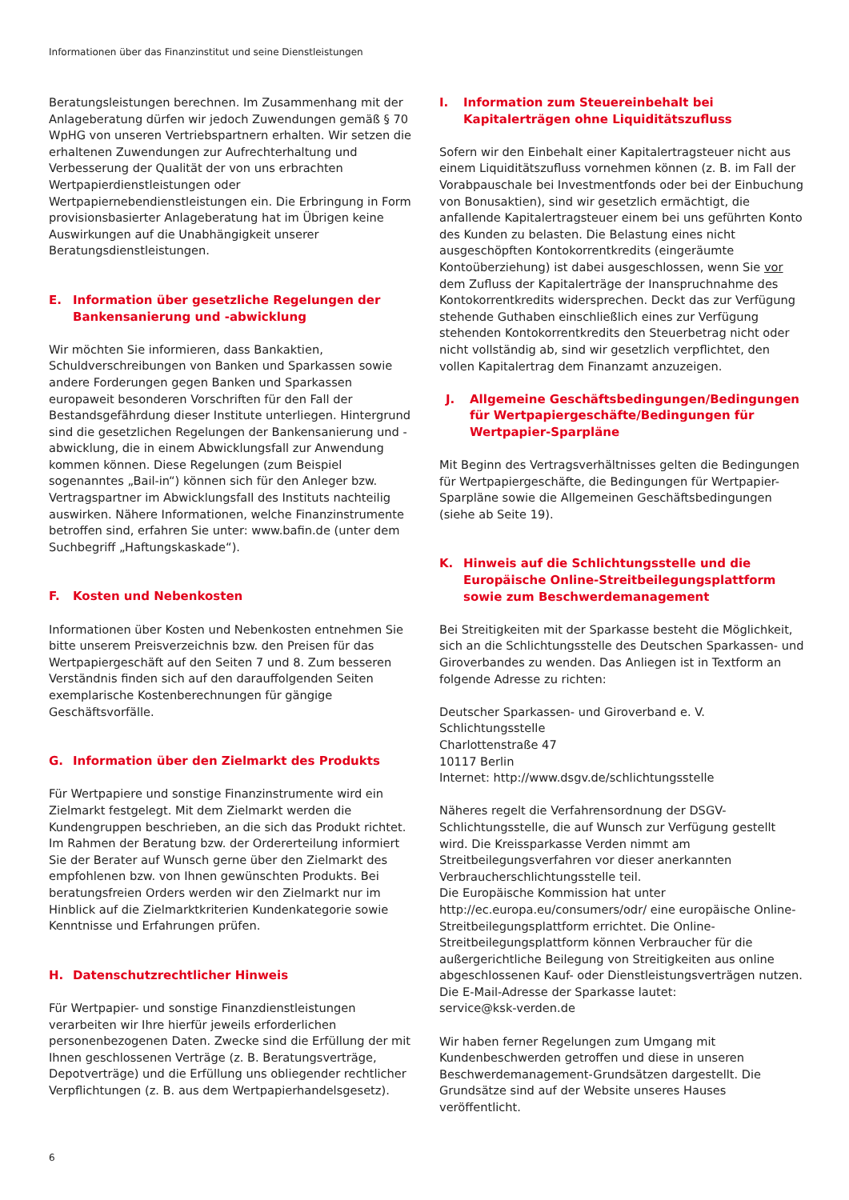Informationen über das Finanzinstitut und seine Dienstleistungen
Beratungsleistungen berechnen. Im Zusammenhang mit der Anlageberatung dürfen wir jedoch Zuwendungen gemäß § 70 WpHG von unseren Vertriebspartnern erhalten. Wir setzen die erhaltenen Zuwendungen zur Aufrechterhaltung und Verbesserung der Qualität der von uns erbrachten Wertpapierdienstleistungen oder Wertpapiernebendienstleistungen ein. Die Erbringung in Form provisionsbasierter Anlageberatung hat im Übrigen keine Auswirkungen auf die Unabhängigkeit unserer Beratungsdienstleistungen.
E. Information über gesetzliche Regelungen der Bankensanierung und -abwicklung
Wir möchten Sie informieren, dass Bankaktien, Schuldverschreibungen von Banken und Sparkassen sowie andere Forderungen gegen Banken und Sparkassen europaweit besonderen Vorschriften für den Fall der Bestandsgefährdung dieser Institute unterliegen. Hintergrund sind die gesetzlichen Regelungen der Bankensanierung und -abwicklung, die in einem Abwicklungsfall zur Anwendung kommen können. Diese Regelungen (zum Beispiel sogenanntes „Bail-in“) können sich für den Anleger bzw. Vertragspartner im Abwicklungsfall des Instituts nachteilig auswirken. Nähere Informationen, welche Finanzinstrumente betroffen sind, erfahren Sie unter: www.bafin.de (unter dem Suchbegriff „Haftungskaskade“).
F. Kosten und Nebenkosten
Informationen über Kosten und Nebenkosten entnehmen Sie bitte unserem Preisverzeichnis bzw. den Preisen für das Wertpapiergeschäft auf den Seiten 7 und 8. Zum besseren Verständnis finden sich auf den darauffolgenden Seiten exemplarische Kostenberechnungen für gängige Geschäftsvorfälle.
G. Information über den Zielmarkt des Produkts
Für Wertpapiere und sonstige Finanzinstrumente wird ein Zielmarkt festgelegt. Mit dem Zielmarkt werden die Kundengruppen beschrieben, an die sich das Produkt richtet. Im Rahmen der Beratung bzw. der Ordererteilung informiert Sie der Berater auf Wunsch gerne über den Zielmarkt des empfohlenen bzw. von Ihnen gewünschten Produkts. Bei beratungsfreien Orders werden wir den Zielmarkt nur im Hinblick auf die Zielmarktkriterien Kundenkategorie sowie Kenntnisse und Erfahrungen prüfen.
H. Datenschutzrechtlicher Hinweis
Für Wertpapier- und sonstige Finanzdienstleistungen verarbeiten wir Ihre hierfür jeweils erforderlichen personenbezogenen Daten. Zwecke sind die Erfüllung der mit Ihnen geschlossenen Verträge (z. B. Beratungsverträge, Depotverträge) und die Erfüllung uns obliegender rechtlicher Verpflichtungen (z. B. aus dem Wertpapierhandelsgesetz).
I. Information zum Steuereinbehalt bei Kapitalerträgen ohne Liquiditätszufluss
Sofern wir den Einbehalt einer Kapitalertragsteuer nicht aus einem Liquiditätszufluss vornehmen können (z. B. im Fall der Vorabpauschale bei Investmentfonds oder bei der Einbuchung von Bonusaktien), sind wir gesetzlich ermächtigt, die anfallende Kapitalertragsteuer einem bei uns geführten Konto des Kunden zu belasten. Die Belastung eines nicht ausgeschöpften Kontokorrentkredits (eingeräumte Kontoüberziehung) ist dabei ausgeschlossen, wenn Sie vor dem Zufluss der Kapitalerträge der Inanspruchnahme des Kontokorrentkredits widersprechen. Deckt das zur Verfügung stehende Guthaben einschließlich eines zur Verfügung stehenden Kontokorrentkredits den Steuerbetrag nicht oder nicht vollständig ab, sind wir gesetzlich verpflichtet, den vollen Kapitalertrag dem Finanzamt anzuzeigen.
J. Allgemeine Geschäftsbedingungen/Bedingungen für Wertpapiergeschäfte/Bedingungen für Wertpapier-Sparpläne
Mit Beginn des Vertragsverhältnisses gelten die Bedingungen für Wertpapiergeschäfte, die Bedingungen für Wertpapier-Sparpläne sowie die Allgemeinen Geschäftsbedingungen (siehe ab Seite 19).
K. Hinweis auf die Schlichtungsstelle und die Europäische Online-Streitbeilegungsplattform sowie zum Beschwerdemanagement
Bei Streitigkeiten mit der Sparkasse besteht die Möglichkeit, sich an die Schlichtungsstelle des Deutschen Sparkassen- und Giroverbandes zu wenden. Das Anliegen ist in Textform an folgende Adresse zu richten:
Deutscher Sparkassen- und Giroverband e. V.
Schlichtungsstelle
Charlottenstraße 47
10117 Berlin
Internet: http://www.dsgv.de/schlichtungsstelle
Näheres regelt die Verfahrensordnung der DSGV-Schlichtungsstelle, die auf Wunsch zur Verfügung gestellt wird. Die Kreissparkasse Verden nimmt am Streitbeilegungsverfahren vor dieser anerkannten Verbraucherschlichtungsstelle teil.
Die Europäische Kommission hat unter http://ec.europa.eu/consumers/odr/ eine europäische Online-Streitbeilegungsplattform errichtet. Die Online-Streitbeilegungsplattform können Verbraucher für die außergerichtliche Beilegung von Streitigkeiten aus online abgeschlossenen Kauf- oder Dienstleistungsverträgen nutzen. Die E-Mail-Adresse der Sparkasse lautet:
service@ksk-verden.de
Wir haben ferner Regelungen zum Umgang mit Kundenbeschwerden getroffen und diese in unseren Beschwerdemanagement-Grundsätzen dargestellt. Die Grundsätze sind auf der Website unseres Hauses veröffentlicht.
6